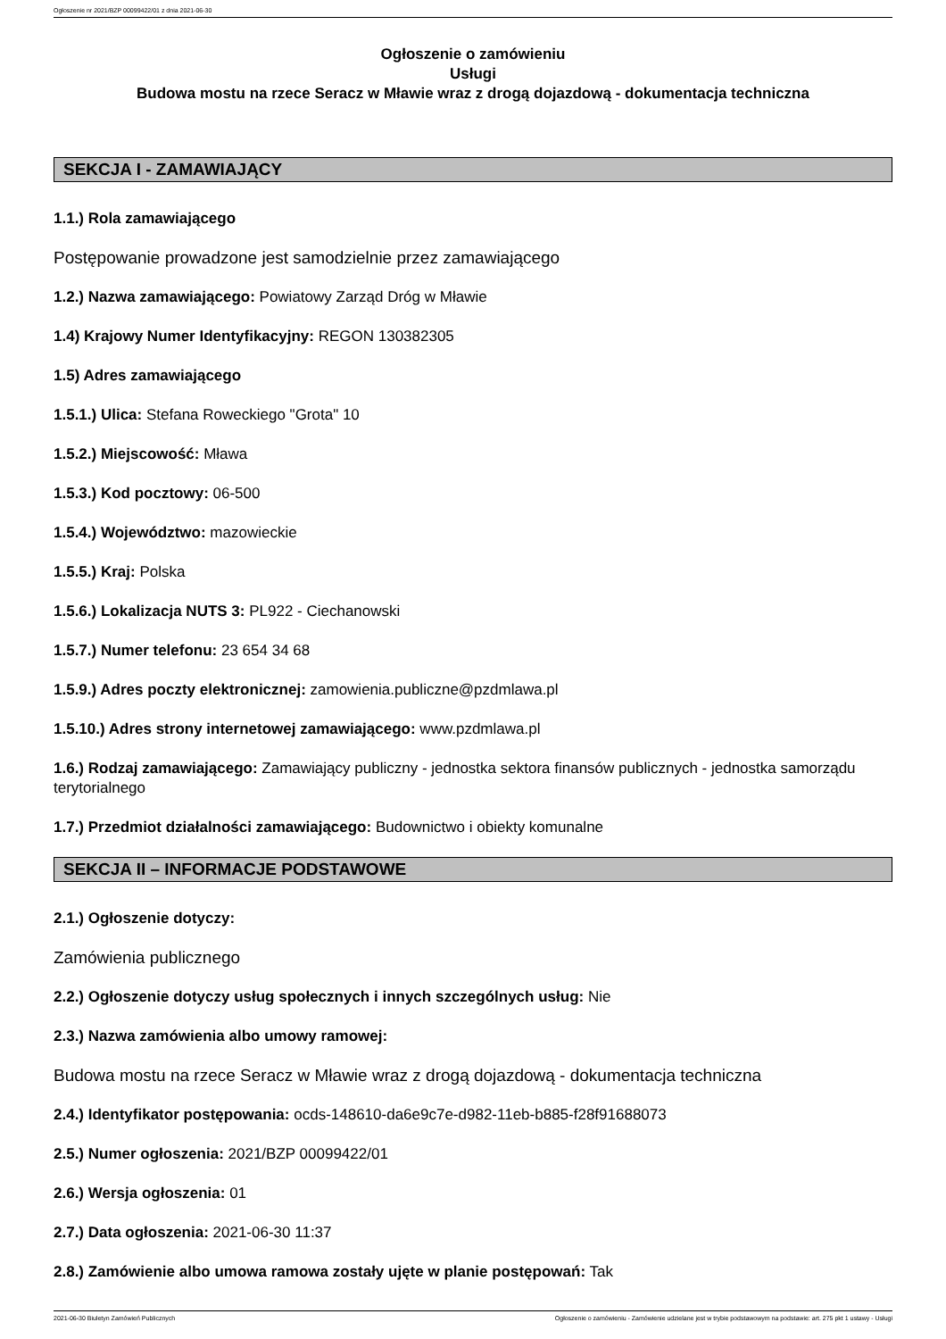Ogłoszenie nr 2021/BZP 00099422/01 z dnia 2021-06-30
Ogłoszenie o zamówieniu
Usługi
Budowa mostu na rzece Seracz w Mławie wraz z drogą dojazdową - dokumentacja techniczna
SEKCJA I - ZAMAWIAJĄCY
1.1.) Rola zamawiającego
Postępowanie prowadzone jest samodzielnie przez zamawiającego
1.2.) Nazwa zamawiającego: Powiatowy Zarząd Dróg w Mławie
1.4) Krajowy Numer Identyfikacyjny: REGON 130382305
1.5) Adres zamawiającego
1.5.1.) Ulica: Stefana Roweckiego "Grota" 10
1.5.2.) Miejscowość: Mława
1.5.3.) Kod pocztowy: 06-500
1.5.4.) Województwo: mazowieckie
1.5.5.) Kraj: Polska
1.5.6.) Lokalizacja NUTS 3: PL922 - Ciechanowski
1.5.7.) Numer telefonu: 23 654 34 68
1.5.9.) Adres poczty elektronicznej: zamowienia.publiczne@pzdmlawa.pl
1.5.10.) Adres strony internetowej zamawiającego: www.pzdmlawa.pl
1.6.) Rodzaj zamawiającego: Zamawiający publiczny - jednostka sektora finansów publicznych - jednostka samorządu terytorialnego
1.7.) Przedmiot działalności zamawiającego: Budownictwo i obiekty komunalne
SEKCJA II – INFORMACJE PODSTAWOWE
2.1.) Ogłoszenie dotyczy:
Zamówienia publicznego
2.2.) Ogłoszenie dotyczy usług społecznych i innych szczególnych usług: Nie
2.3.) Nazwa zamówienia albo umowy ramowej:
Budowa mostu na rzece Seracz w Mławie wraz z drogą dojazdową - dokumentacja techniczna
2.4.) Identyfikator postępowania: ocds-148610-da6e9c7e-d982-11eb-b885-f28f91688073
2.5.) Numer ogłoszenia: 2021/BZP 00099422/01
2.6.) Wersja ogłoszenia: 01
2.7.) Data ogłoszenia: 2021-06-30 11:37
2.8.) Zamówienie albo umowa ramowa zostały ujęte w planie postępowań: Tak
2021-06-30 Biuletyn Zamówień Publicznych Ogłoszenie o zamówieniu - Zamówienie udzielane jest w trybie podstawowym na podstawie: art. 275 pkt 1 ustawy - Usługi